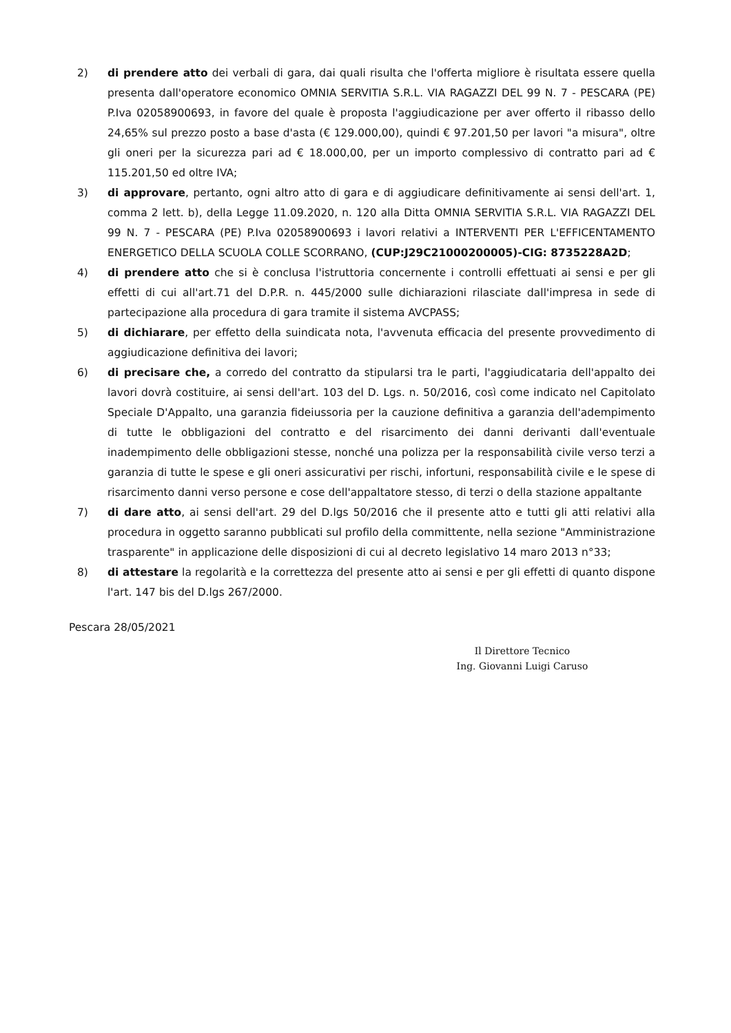2) di prendere atto dei verbali di gara, dai quali risulta che l'offerta migliore è risultata essere quella presenta dall'operatore economico OMNIA SERVITIA S.R.L. VIA RAGAZZI DEL 99 N. 7 - PESCARA (PE) P.Iva 02058900693, in favore del quale è proposta l'aggiudicazione per aver offerto il ribasso dello 24,65% sul prezzo posto a base d'asta (€ 129.000,00), quindi € 97.201,50 per lavori "a misura", oltre gli oneri per la sicurezza pari ad € 18.000,00, per un importo complessivo di contratto pari ad € 115.201,50 ed oltre IVA;
3) di approvare, pertanto, ogni altro atto di gara e di aggiudicare definitivamente ai sensi dell'art. 1, comma 2 lett. b), della Legge 11.09.2020, n. 120 alla Ditta OMNIA SERVITIA S.R.L. VIA RAGAZZI DEL 99 N. 7 - PESCARA (PE) P.Iva 02058900693 i lavori relativi a INTERVENTI PER L'EFFICENTAMENTO ENERGETICO DELLA SCUOLA COLLE SCORRANO, (CUP:J29C21000200005)-CIG: 8735228A2D;
4) di prendere atto che si è conclusa l'istruttoria concernente i controlli effettuati ai sensi e per gli effetti di cui all'art.71 del D.P.R. n. 445/2000 sulle dichiarazioni rilasciate dall'impresa in sede di partecipazione alla procedura di gara tramite il sistema AVCPASS;
5) di dichiarare, per effetto della suindicata nota, l'avvenuta efficacia del presente provvedimento di aggiudicazione definitiva dei lavori;
6) di precisare che, a corredo del contratto da stipularsi tra le parti, l'aggiudicataria dell'appalto dei lavori dovrà costituire, ai sensi dell'art. 103 del D. Lgs. n. 50/2016, così come indicato nel Capitolato Speciale D'Appalto, una garanzia fideiussoria per la cauzione definitiva a garanzia dell'adempimento di tutte le obbligazioni del contratto e del risarcimento dei danni derivanti dall'eventuale inadempimento delle obbligazioni stesse, nonché una polizza per la responsabilità civile verso terzi a garanzia di tutte le spese e gli oneri assicurativi per rischi, infortuni, responsabilità civile e le spese di risarcimento danni verso persone e cose dell'appaltatore stesso, di terzi o della stazione appaltante
7) di dare atto, ai sensi dell'art. 29 del D.lgs 50/2016 che il presente atto e tutti gli atti relativi alla procedura in oggetto saranno pubblicati sul profilo della committente, nella sezione "Amministrazione trasparente" in applicazione delle disposizioni di cui al decreto legislativo 14 maro 2013 n°33;
8) di attestare la regolarità e la correttezza del presente atto ai sensi e per gli effetti di quanto dispone l'art. 147 bis del D.lgs 267/2000.
Pescara 28/05/2021
Il Direttore Tecnico
Ing. Giovanni Luigi Caruso